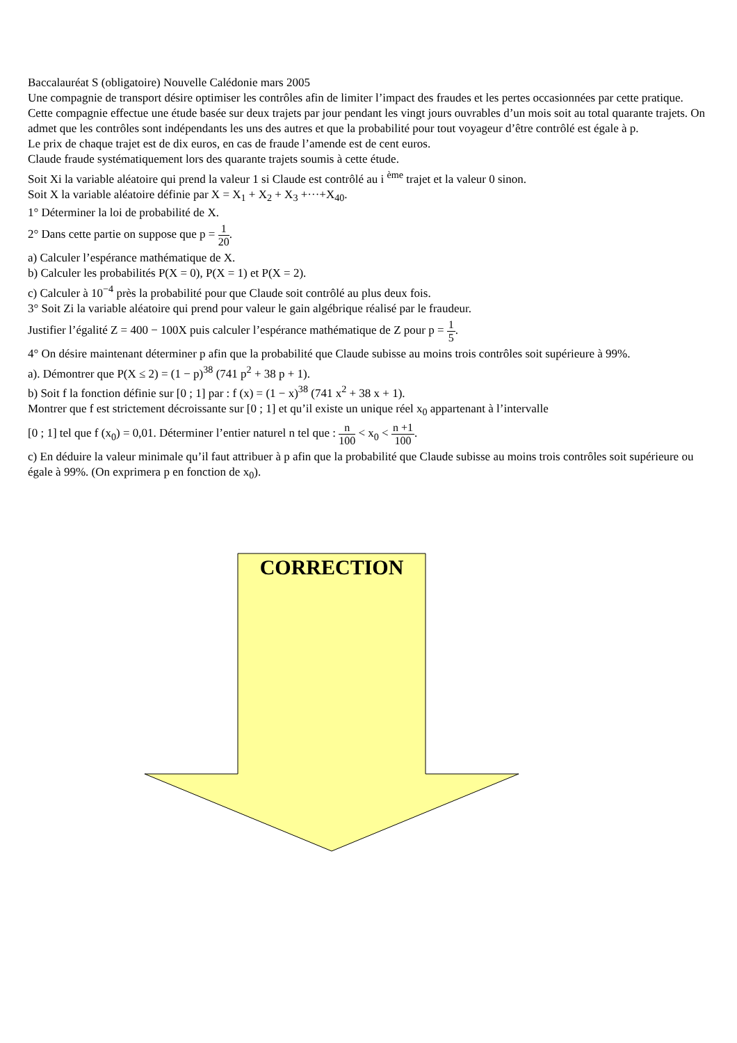Baccalauréat S (obligatoire) Nouvelle Calédonie mars 2005
Une compagnie de transport désire optimiser les contrôles afin de limiter l’impact des fraudes et les pertes occasionnées par cette pratique.
Cette compagnie effectue une étude basée sur deux trajets par jour pendant les vingt jours ouvrables d’un mois soit au total quarante trajets. On admet que les contrôles sont indépendants les uns des autres et que la probabilité pour tout voyageur d’être contrôlé est égale à p.
Le prix de chaque trajet est de dix euros, en cas de fraude l’amende est de cent euros.
Claude fraude systématiquement lors des quarante trajets soumis à cette étude.
Soit Xi la variable aléatoire qui prend la valeur 1 si Claude est contrôlé au i <sup>ème</sup> trajet et la valeur 0 sinon.
Soit X la variable aléatoire définie par X = X<sub>1</sub> + X<sub>2</sub> + X<sub>3</sub> +···+X<sub>40</sub>.
1° Déterminer la loi de probabilité de X.
2° Dans cette partie on suppose que p = 1 20.
a) Calculer l’espérance mathématique de X.
b) Calculer les probabilités P(X = 0), P(X = 1) et P(X = 2).
c) Calculer à 10<sup>−4</sup> près la probabilité pour que Claude soit contrôlé au plus deux fois.
3° Soit Zi la variable aléatoire qui prend pour valeur le gain algébrique réalisé par le fraudeur.
Justifier l’égalité Z = 400 − 100X puis calculer l’espérance mathématique de Z pour p = 1 5.
4° On désire maintenant déterminer p afin que la probabilité que Claude subisse au moins trois contrôles soit supérieure à 99%.
a). Démontrer que P(X ≤ 2) = (1 − p)<sup>38</sup> (741 p<sup>2</sup> + 38 p + 1).
b) Soit f la fonction définie sur [0 ; 1] par : f (x) = (1 − x)<sup>38</sup> (741 x<sup>2</sup> + 38 x + 1).
Montrer que f est strictement décroissante sur [0 ; 1] et qu’il existe un unique réel x<sub>0</sub> appartenant à l’intervalle
[0 ; 1] tel que f (x<sub>0</sub>) = 0,01. Déterminer l’entier naturel n tel que : n 100 < x<sub>0</sub> < n +1 100.
c) En déduire la valeur minimale qu’il faut attribuer à p afin que la probabilité que Claude subisse au moins trois contrôles soit supérieure ou égale à 99%. (On exprimera p en fonction de x<sub>0</sub>).
CORRECTION